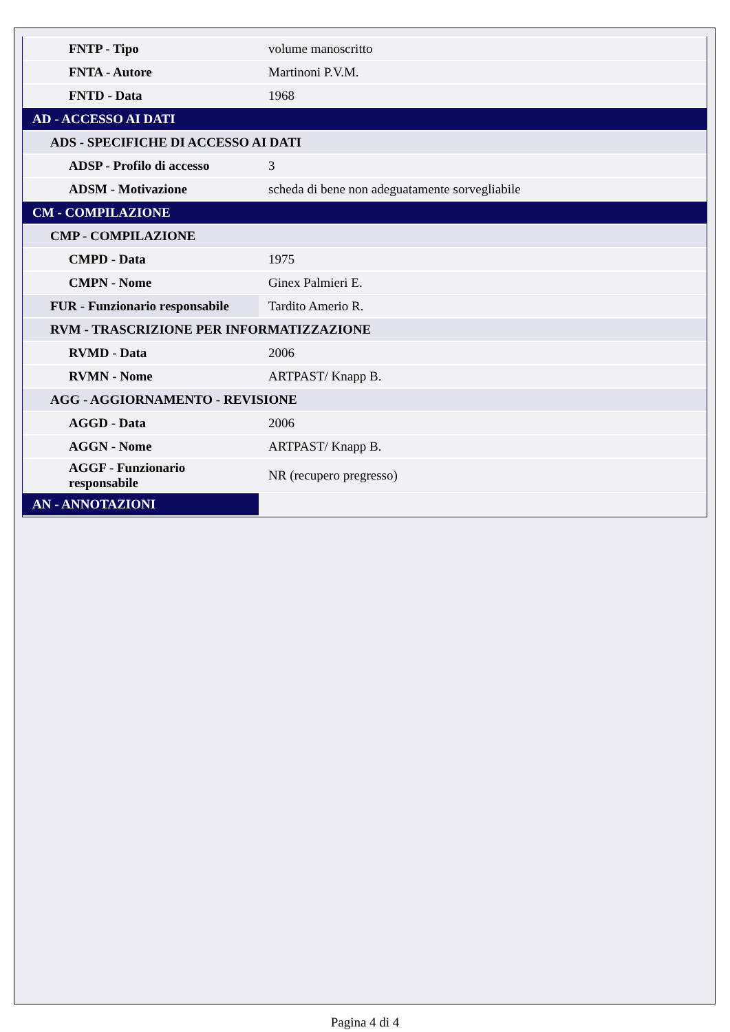| FNTP - Tipo | volume manoscritto |
| FNTA - Autore | Martinoni P.V.M. |
| FNTD - Data | 1968 |
| AD - ACCESSO AI DATI | |
| ADS - SPECIFICHE DI ACCESSO AI DATI | |
| ADSP - Profilo di accesso | 3 |
| ADSM - Motivazione | scheda di bene non adeguatamente sorvegliabile |
| CM - COMPILAZIONE | |
| CMP - COMPILAZIONE | |
| CMPD - Data | 1975 |
| CMPN - Nome | Ginex Palmieri E. |
| FUR - Funzionario responsabile | Tardito Amerio R. |
| RVM - TRASCRIZIONE PER INFORMATIZZAZIONE | |
| RVMD - Data | 2006 |
| RVMN - Nome | ARTPAST/ Knapp B. |
| AGG - AGGIORNAMENTO - REVISIONE | |
| AGGD - Data | 2006 |
| AGGN - Nome | ARTPAST/ Knapp B. |
| AGGF - Funzionario responsabile | NR (recupero pregresso) |
| AN - ANNOTAZIONI | |
Pagina 4 di 4